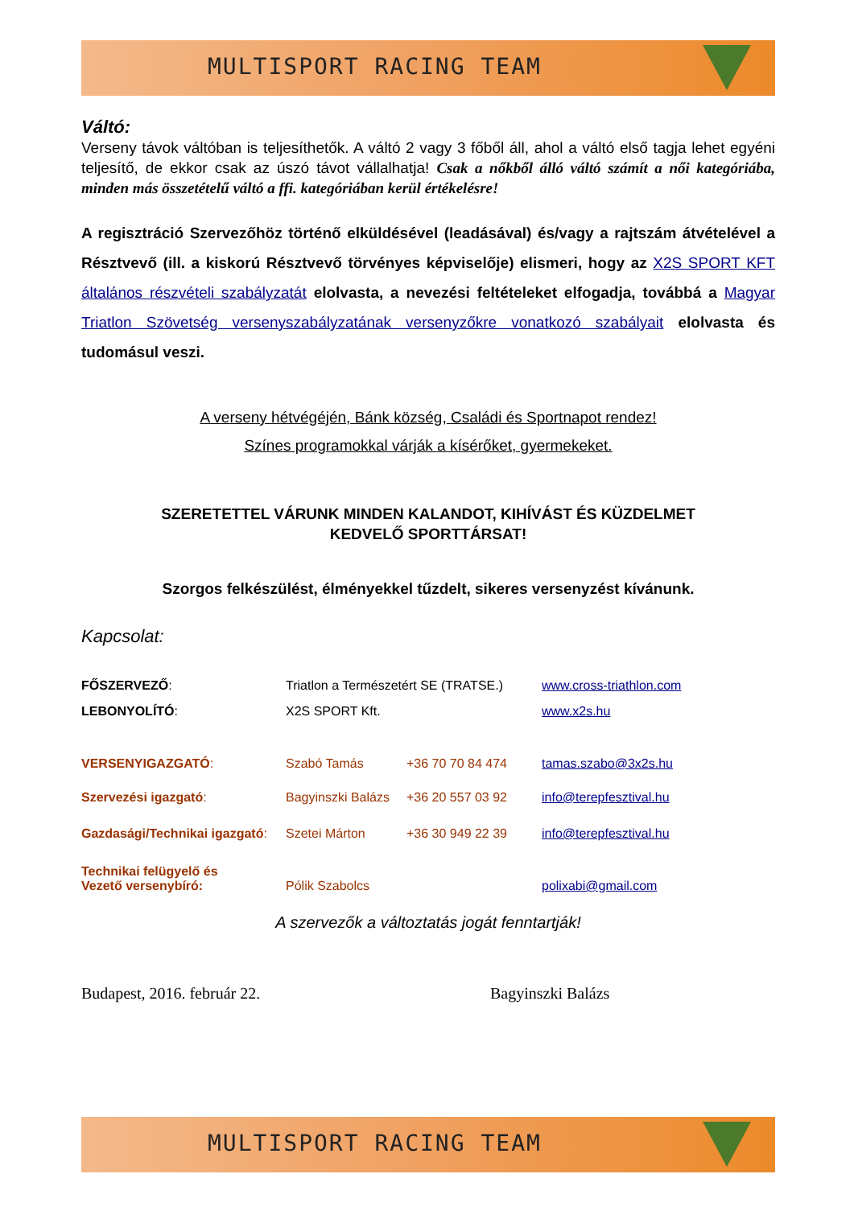MULTISPORT RACING TEAM
Váltó:
Verseny távok váltóban is teljesíthetők. A váltó 2 vagy 3 főből áll, ahol a váltó első tagja lehet egyéni teljesítő, de ekkor csak az úszó távot vállalhatja! Csak a nőkből álló váltó számít a női kategóriába, minden más összetételű váltó a ffi. kategóriában kerül értékelésre!
A regisztráció Szervezőhöz történő elküldésével (leadásával) és/vagy a rajtszám átvételével a Résztvevő (ill. a kiskorú Résztvevő törvényes képviselője) elismeri, hogy az X2S SPORT KFT általános részvételi szabályzatát elolvasta, a nevezési feltételeket elfogadja, továbbá a Magyar Triatlon Szövetség versenyszabályzatának versenyzőkre vonatkozó szabályait elolvasta és tudomásul veszi.
A verseny hétvégéjén, Bánk község, Családi és Sportnapot rendez!
Színes programokkal várják a kísérőket, gyermekeket.
SZERETETTEL VÁRUNK MINDEN KALANDOT, KIHÍVÁST ÉS KÜZDELMET
KEDVELŐ SPORTTÁRSAT!
Szorgos felkészülést, élményekkel tűzdelt, sikeres versenyzést kívánunk.
Kapcsolat:
| FŐSZERVEZŐ : | Triatlon a Természetért SE (TRATSE.) | | www.cross-triathlon.com |
| LEBONYOLÍTÓ : | X2S SPORT Kft. | | www.x2s.hu |
| VERSENYIGAZGATÓ : | Szabó Tamás | +36 70 70 84 474 | tamas.szabo@3x2s.hu |
| Szervezési igazgató : | Bagyinszki Balázs | +36 20 557 03 92 | info@terepfesztival.hu |
| Gazdasági/Technikai igazgató : | Szetei Márton | +36 30 949 22 39 | info@terepfesztival.hu |
| Technikai felügyelő és Vezető versenybíró: | Pólik Szabolcs | | polixabi@gmail.com |
A szervezők a változtatás jogát fenntartják!
Budapest, 2016. február 22. Bagyinszki Balázs
MULTISPORT RACING TEAM